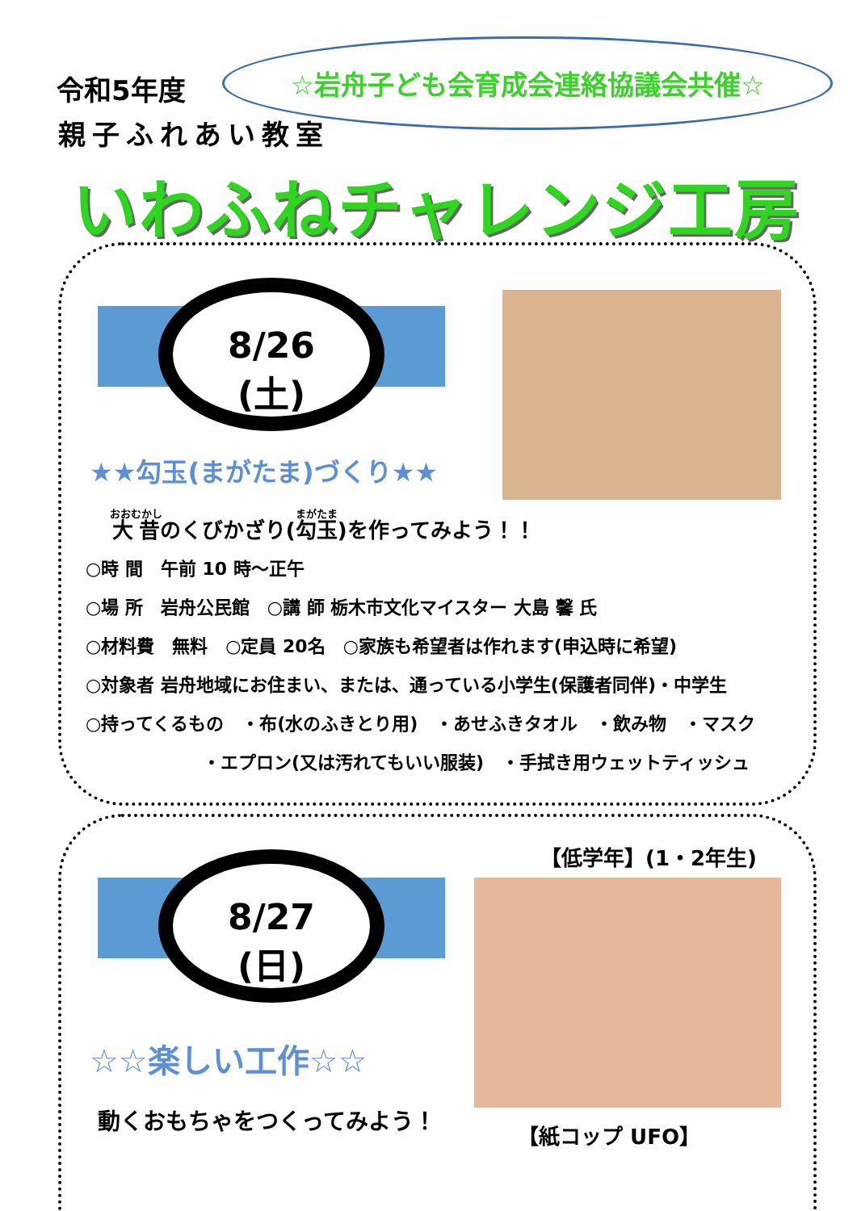令和5年度
親子ふれあい教室
☆岩舟子ども会育成会連絡協議会共催☆
いわふねチャレンジ工房
8/26
(土)
★★勾玉(まがたま)づくり★★
大昔のくびかざり(勾玉)を作ってみよう！！
○時 間　午前 10 時～正午
○場 所　岩舟公民館　○講 師 栃木市文化マイスター 大島 馨 氏
○材料費　無料　○定員 20名　○家族も希望者は作れます(申込時に希望)
○対象者 岩舟地域にお住まい、または、通っている小学生(保護者同伴)・中学生
○持ってくるもの　・布(水のふきとり用)　・あせふきタオル　・飲み物　・マスク
・エプロン(又は汚れてもいい服装)　・手拭き用ウェットティッシュ
8/27
(日)
【低学年】(1・2年生)
☆☆楽しい工作☆☆
動くおもちゃをつくってみよう！
【紙コップ UFO】